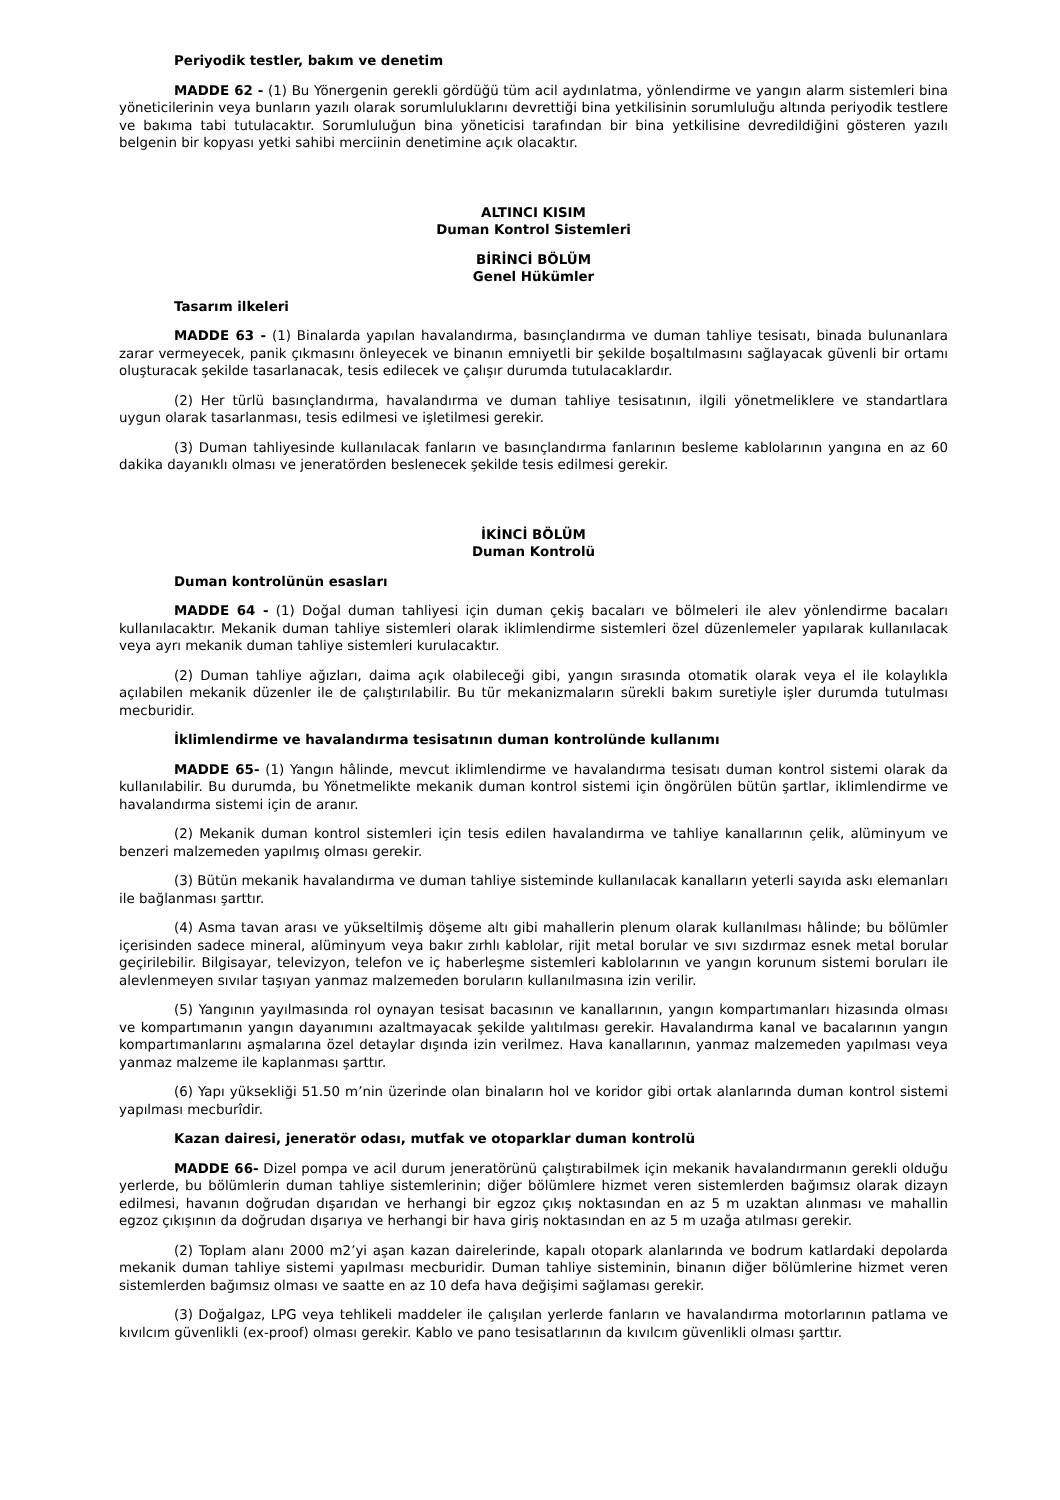Periyodik testler, bakım ve denetim
MADDE 62 - (1) Bu Yönergenin gerekli gördüğü tüm acil aydınlatma, yönlendirme ve yangın alarm sistemleri bina yöneticilerinin veya bunların yazılı olarak sorumluluklarını devrettiği bina yetkilisinin sorumluluğu altında periyodik testlere ve bakıma tabi tutulacaktır. Sorumluluğun bina yöneticisi tarafından bir bina yetkilisine devredildiğini gösteren yazılı belgenin bir kopyası yetki sahibi merciinin denetimine açık olacaktır.
ALTINCI KISIM
Duman Kontrol Sistemleri
BİRİNCİ BÖLÜM
Genel Hükümler
Tasarım ilkeleri
MADDE 63 - (1) Binalarda yapılan havalandırma, basınçlandırma ve duman tahliye tesisatı, binada bulunanlara zarar vermeyecek, panik çıkmasını önleyecek ve binanın emniyetli bir şekilde boşaltılmasını sağlayacak güvenli bir ortamı oluşturacak şekilde tasarlanacak, tesis edilecek ve çalışır durumda tutulacaklardır.
(2) Her türlü basınçlandırma, havalandırma ve duman tahliye tesisatının, ilgili yönetmeliklere ve standartlara uygun olarak tasarlanması, tesis edilmesi ve işletilmesi gerekir.
(3) Duman tahliyesinde kullanılacak fanların ve basınçlandırma fanlarının besleme kablolarının yangına en az 60 dakika dayanıklı olması ve jeneratörden beslenecek şekilde tesis edilmesi gerekir.
İKİNCİ BÖLÜM
Duman Kontrolü
Duman kontrolünün esasları
MADDE 64 - (1) Doğal duman tahliyesi için duman çekiş bacaları ve bölmeleri ile alev yönlendirme bacaları kullanılacaktır. Mekanik duman tahliye sistemleri olarak iklimlendirme sistemleri özel düzenlemeler yapılarak kullanılacak veya ayrı mekanik duman tahliye sistemleri kurulacaktır.
(2) Duman tahliye ağızları, daima açık olabileceği gibi, yangın sırasında otomatik olarak veya el ile kolaylıkla açılabilen mekanik düzenler ile de çalıştırılabilir. Bu tür mekanizmaların sürekli bakım suretiyle işler durumda tutulması mecburidir.
İklimlendirme ve havalandırma tesisatının duman kontrolünde kullanımı
MADDE 65- (1) Yangın hâlinde, mevcut iklimlendirme ve havalandırma tesisatı duman kontrol sistemi olarak da kullanılabilir. Bu durumda, bu Yönetmelikte mekanik duman kontrol sistemi için öngörülen bütün şartlar, iklimlendirme ve havalandırma sistemi için de aranır.
(2) Mekanik duman kontrol sistemleri için tesis edilen havalandırma ve tahliye kanallarının çelik, alüminyum ve benzeri malzemeden yapılmış olması gerekir.
(3) Bütün mekanik havalandırma ve duman tahliye sisteminde kullanılacak kanalların yeterli sayıda askı elemanları ile bağlanması şarttır.
(4) Asma tavan arası ve yükseltilmiş döşeme altı gibi mahallerin plenum olarak kullanılması hâlinde; bu bölümler içerisinden sadece mineral, alüminyum veya bakır zırhlı kablolar, rijit metal borular ve sıvı sızdırmaz esnek metal borular geçirilebilir. Bilgisayar, televizyon, telefon ve iç haberleşme sistemleri kablolarının ve yangın korunum sistemi boruları ile alevlenmeyen sıvılar taşıyan yanmaz malzemeden boruların kullanılmasına izin verilir.
(5) Yangının yayılmasında rol oynayan tesisat bacasının ve kanallarının, yangın kompartımanları hizasında olması ve kompartımanın yangın dayanımını azaltmayacak şekilde yalıtılması gerekir. Havalandırma kanal ve bacalarının yangın kompartımanlarını aşmalarına özel detaylar dışında izin verilmez. Hava kanallarının, yanmaz malzemeden yapılması veya yanmaz malzeme ile kaplanması şarttır.
(6) Yapı yüksekliği 51.50 m’nin üzerinde olan binaların hol ve koridor gibi ortak alanlarında duman kontrol sistemi yapılması mecburîdir.
Kazan dairesi, jeneratör odası, mutfak ve otoparklar duman kontrolü
MADDE 66- Dizel pompa ve acil durum jeneratörünü çalıştırabilmek için mekanik havalandırmanın gerekli olduğu yerlerde, bu bölümlerin duman tahliye sistemlerinin; diğer bölümlere hizmet veren sistemlerden bağımsız olarak dizayn edilmesi, havanın doğrudan dışarıdan ve herhangi bir egzoz çıkış noktasından en az 5 m uzaktan alınması ve mahallin egzoz çıkışının da doğrudan dışarıya ve herhangi bir hava giriş noktasından en az 5 m uzağa atılması gerekir.
(2) Toplam alanı 2000 m2’yi aşan kazan dairelerinde, kapalı otopark alanlarında ve bodrum katlardaki depolarda mekanik duman tahliye sistemi yapılması mecburidir. Duman tahliye sisteminin, binanın diğer bölümlerine hizmet veren sistemlerden bağımsız olması ve saatte en az 10 defa hava değişimi sağlaması gerekir.
(3) Doğalgaz, LPG veya tehlikeli maddeler ile çalışılan yerlerde fanların ve havalandırma motorlarının patlama ve kıvılcım güvenlikli (ex-proof) olması gerekir. Kablo ve pano tesisatlarının da kıvılcım güvenlikli olması şarttır.